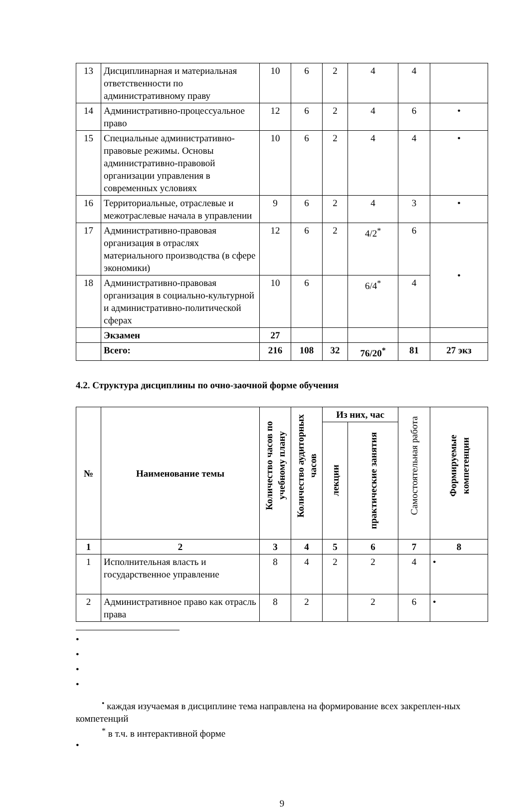| 13 | Дисциплинарная и материальная ответственности по административному праву | 10 | 6 | 2 | 4 | 4 | |
| 14 | Административно-процессуальное право | 12 | 6 | 2 | 4 | 6 | • |
| 15 | Специальные административно-правовые режимы. Основы административно-правовой организации управления в современных условиях | 10 | 6 | 2 | 4 | 4 | • |
| 16 | Территориальные, отраслевые и межотраслевые начала в управлении | 9 | 6 | 2 | 4 | 3 | • |
| 17 | Административно-правовая организация в отраслях материального производства (в сфере экономики) | 12 | 6 | 2 | 4/2<sup>*</sup> | 6 | • |
| 18 | Административно-правовая организация в социально-культурной и административно-политической сферах | 10 | 6 | | 6/4<sup>*</sup> | 4 | |
| | Экзамен | 27 | | | | | |
| | Всего: | 216 | 108 | 32 | 76/20<sup>*</sup> | 81 | 27 экз |
4.2. Структура дисциплины по очно-заочной форме обучения
| № | Наименование темы | Количество часов по учебному плану | Количество аудиторных часов | Из них, час | | Самостоятельная работа | Формируемые компетенции |
| --- | --- | --- | --- | --- | --- | --- | --- |
| | | | | лекции | практические занятия | | |
| 1 | 2 | 3 | 4 | 5 | 6 | 7 | 8 |
| 1 | Исполнительная власть и государственное управление | 8 | 4 | 2 | 2 | 4 | • |
| 2 | Административное право как отрасль права | 8 | 2 | | 2 | 6 | • |
•
•
•
•
<sup>•</sup> каждая изучаемая в дисциплине тема направлена на формирование всех закреплен-ных компетенций
<sup>*</sup> в т.ч. в интерактивной форме
•
9